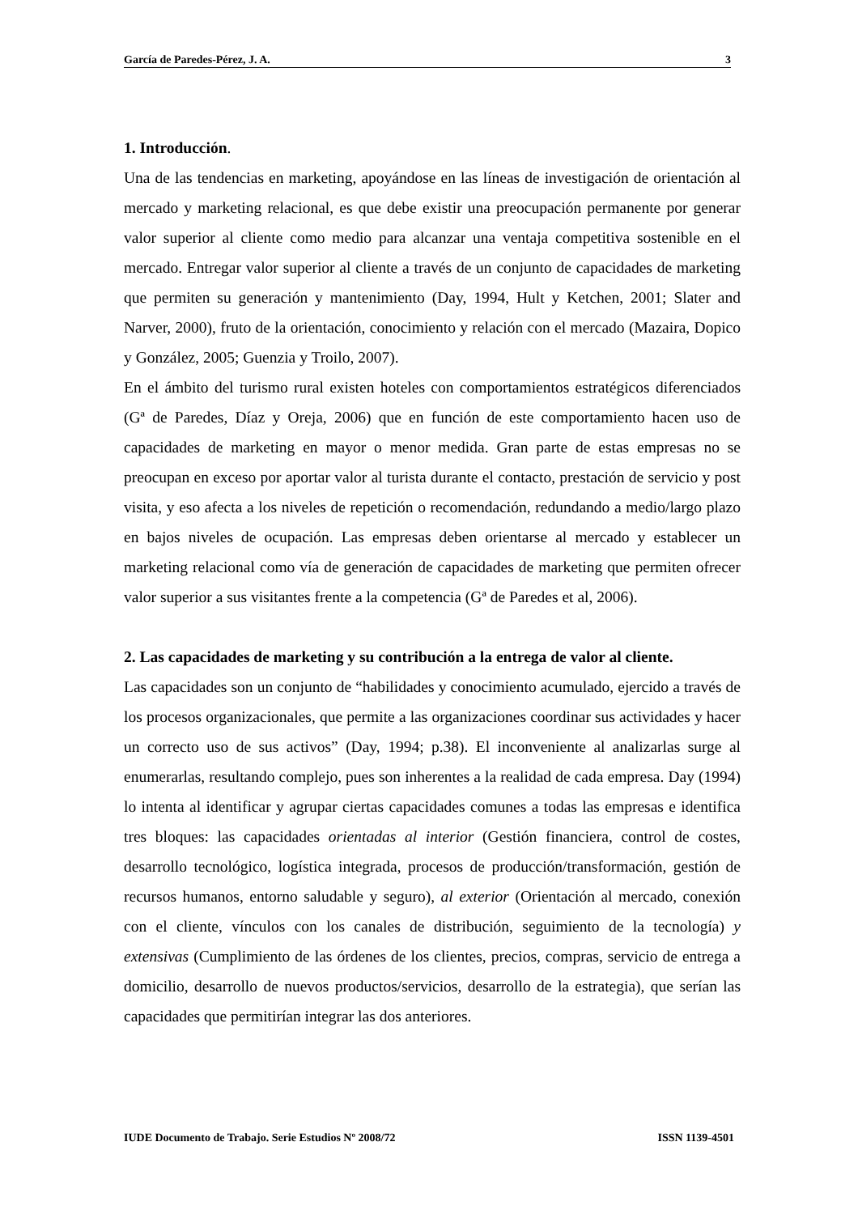García de Paredes-Pérez, J. A. 3
1. Introducción.
Una de las tendencias en marketing, apoyándose en las líneas de investigación de orientación al mercado y marketing relacional, es que debe existir una preocupación permanente por generar valor superior al cliente como medio para alcanzar una ventaja competitiva sostenible en el mercado. Entregar valor superior al cliente a través de un conjunto de capacidades de marketing que permiten su generación y mantenimiento (Day, 1994, Hult y Ketchen, 2001; Slater and Narver, 2000), fruto de la orientación, conocimiento y relación con el mercado (Mazaira, Dopico y González, 2005; Guenzia y Troilo, 2007).
En el ámbito del turismo rural existen hoteles con comportamientos estratégicos diferenciados (Gª de Paredes, Díaz y Oreja, 2006) que en función de este comportamiento hacen uso de capacidades de marketing en mayor o menor medida. Gran parte de estas empresas no se preocupan en exceso por aportar valor al turista durante el contacto, prestación de servicio y post visita, y eso afecta a los niveles de repetición o recomendación, redundando a medio/largo plazo en bajos niveles de ocupación. Las empresas deben orientarse al mercado y establecer un marketing relacional como vía de generación de capacidades de marketing que permiten ofrecer valor superior a sus visitantes frente a la competencia (Gª de Paredes et al, 2006).
2. Las capacidades de marketing y su contribución a la entrega de valor al cliente.
Las capacidades son un conjunto de “habilidades y conocimiento acumulado, ejercido a través de los procesos organizacionales, que permite a las organizaciones coordinar sus actividades y hacer un correcto uso de sus activos” (Day, 1994; p.38). El inconveniente al analizarlas surge al enumerarlas, resultando complejo, pues son inherentes a la realidad de cada empresa. Day (1994) lo intenta al identificar y agrupar ciertas capacidades comunes a todas las empresas e identifica tres bloques: las capacidades orientadas al interior (Gestión financiera, control de costes, desarrollo tecnológico, logística integrada, procesos de producción/transformación, gestión de recursos humanos, entorno saludable y seguro), al exterior (Orientación al mercado, conexión con el cliente, vínculos con los canales de distribución, seguimiento de la tecnología) y extensivas (Cumplimiento de las órdenes de los clientes, precios, compras, servicio de entrega a domicilio, desarrollo de nuevos productos/servicios, desarrollo de la estrategia), que serían las capacidades que permitirían integrar las dos anteriores.
IUDE Documento de Trabajo. Serie Estudios Nº 2008/72 ISSN 1139-4501